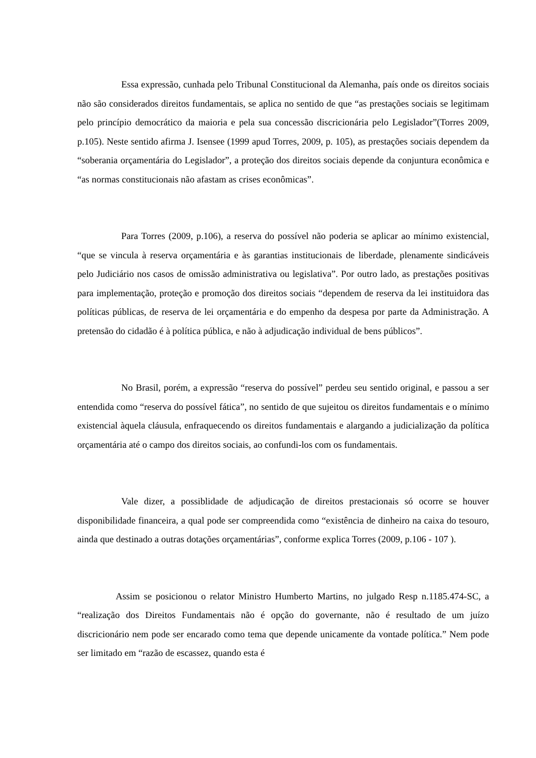Essa expressão, cunhada pelo Tribunal Constitucional da Alemanha, país onde os direitos sociais não são considerados direitos fundamentais, se aplica no sentido de que “as prestações sociais se legitimam pelo princípio democrático da maioria e pela sua concessão discricionária pelo Legislador”(Torres 2009, p.105). Neste sentido afirma J. Isensee (1999 apud Torres, 2009, p. 105), as prestações sociais dependem da “soberania orçamentária do Legislador”, a proteção dos direitos sociais depende da conjuntura econômica e “as normas constitucionais não afastam as crises econômicas”.
Para Torres (2009, p.106), a reserva do possível não poderia se aplicar ao mínimo existencial, “que se vincula à reserva orçamentária e às garantias institucionais de liberdade, plenamente sindicáveis pelo Judiciário nos casos de omissão administrativa ou legislativa”. Por outro lado, as prestações positivas para implementação, proteção e promoção dos direitos sociais “dependem de reserva da lei instituidora das políticas públicas, de reserva de lei orçamentária e do empenho da despesa por parte da Administração. A pretensão do cidadão é à política pública, e não à adjudicação individual de bens públicos”.
No Brasil, porém, a expressão “reserva do possível” perdeu seu sentido original, e passou a ser entendida como “reserva do possível fática”, no sentido de que sujeitou os direitos fundamentais e o mínimo existencial àquela cláusula, enfraquecendo os direitos fundamentais e alargando a judicialização da política orçamentária até o campo dos direitos sociais, ao confundi-los com os fundamentais.
Vale dizer, a possiblidade de adjudicação de direitos prestacionais só ocorre se houver disponibilidade financeira, a qual pode ser compreendida como “existência de dinheiro na caixa do tesouro, ainda que destinado a outras dotações orçamentárias”, conforme explica Torres (2009, p.106 - 107 ).
Assim se posicionou o relator Ministro Humberto Martins, no julgado Resp n.1185.474-SC, a “realização dos Direitos Fundamentais não é opção do governante, não é resultado de um juízo discricionário nem pode ser encarado como tema que depende unicamente da vontade política.” Nem pode ser limitado em “razão de escassez, quando esta é